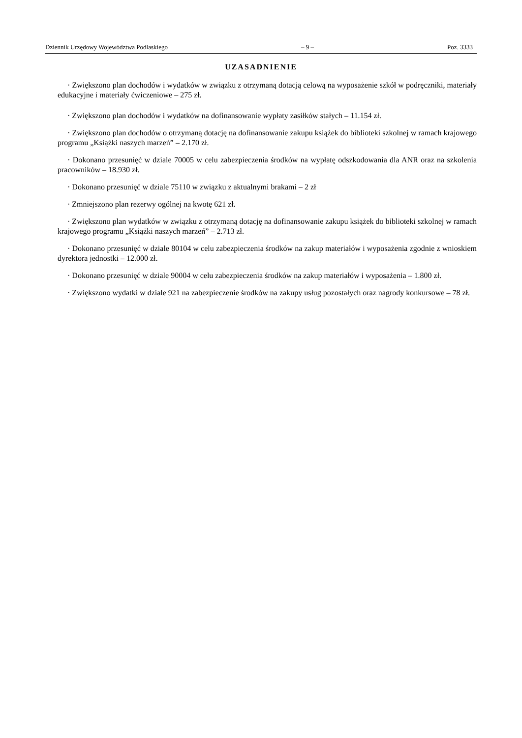Dziennik Urzędowy Województwa Podlaskiego – 9 – Poz. 3333
UZASADNIENIE
· Zwiększono plan dochodów i wydatków w związku z otrzymaną dotacją celową na wyposażenie szkół w podręczniki, materiały edukacyjne i materiały ćwiczeniowe – 275 zł.
· Zwiększono plan dochodów i wydatków na dofinansowanie wypłaty zasiłków stałych – 11.154 zł.
· Zwiększono plan dochodów o otrzymaną dotację na dofinansowanie zakupu książek do biblioteki szkolnej w ramach krajowego programu „Książki naszych marzeń” – 2.170 zł.
· Dokonano przesunięć w dziale 70005 w celu zabezpieczenia środków na wypłatę odszkodowania dla ANR oraz na szkolenia pracowników – 18.930 zł.
· Dokonano przesunięć w dziale 75110 w związku z aktualnymi brakami – 2 zł
· Zmniejszono plan rezerwy ogólnej na kwotę 621 zł.
· Zwiększono plan wydatków w związku z otrzymaną dotację na dofinansowanie zakupu książek do biblioteki szkolnej w ramach krajowego programu „Książki naszych marzeń” – 2.713 zł.
· Dokonano przesunięć w dziale 80104 w celu zabezpieczenia środków na zakup materiałów i wyposażenia zgodnie z wnioskiem dyrektora jednostki – 12.000 zł.
· Dokonano przesunięć w dziale 90004 w celu zabezpieczenia środków na zakup materiałów i wyposażenia – 1.800 zł.
· Zwiększono wydatki w dziale 921 na zabezpieczenie środków na zakupy usług pozostałych oraz nagrody konkursowe – 78 zł.